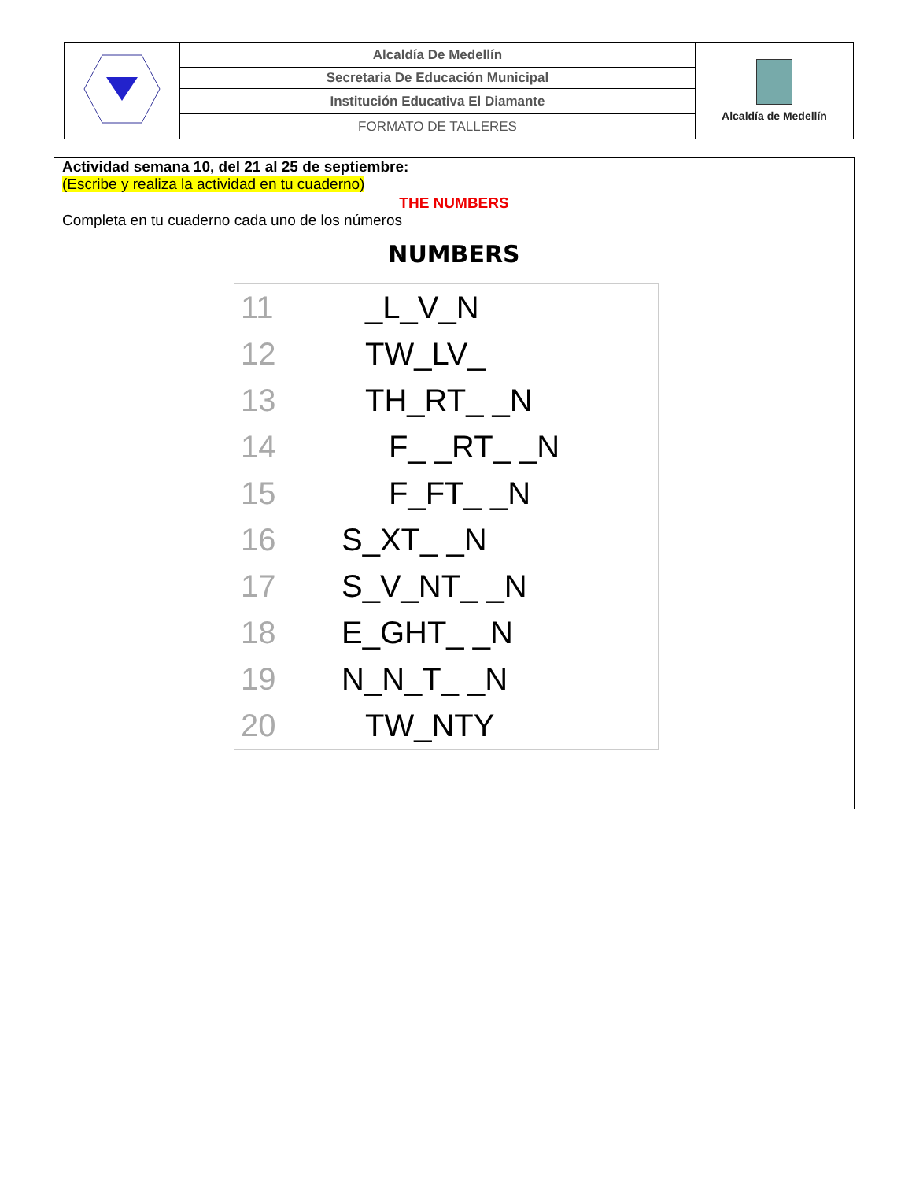| | Alcaldía De Medellín | Alcaldía de Medellín |
| | Secretaria De Educación Municipal | |
| | Institución Educativa El Diamante | |
| | FORMATO DE TALLERES | |
Actividad semana 10, del 21 al 25 de septiembre:
(Escribe y realiza la actividad en tu cuaderno)
THE NUMBERS
Completa en tu cuaderno cada uno de los números
NUMBERS
| 11 | _L_V_N |
| 12 | TW_LV_ |
| 13 | TH_RT_ _N |
| 14 | F_ _RT_ _N |
| 15 | F_FT_ _N |
| 16 | S_XT_ _N |
| 17 | S_V_NT_ _N |
| 18 | E_GHT_ _N |
| 19 | N_N_T_ _N |
| 20 | TW_NTY |